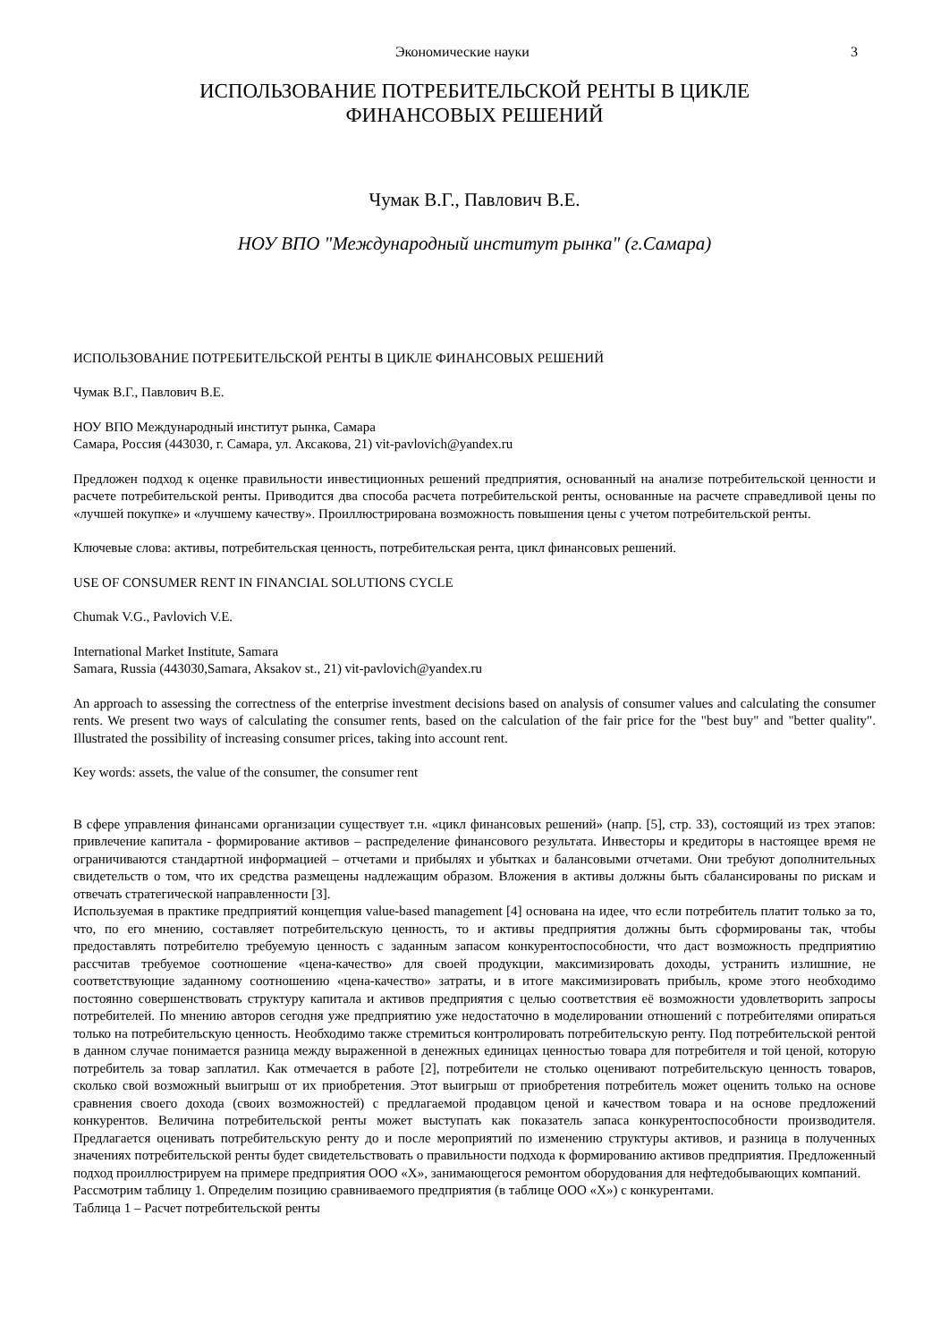Экономические науки 3
ИСПОЛЬЗОВАНИЕ ПОТРЕБИТЕЛЬСКОЙ РЕНТЫ В ЦИКЛЕ
ФИНАНСОВЫХ РЕШЕНИЙ
Чумак В.Г., Павлович В.Е.
НОУ ВПО "Международный институт рынка" (г.Самара)
ИСПОЛЬЗОВАНИЕ ПОТРЕБИТЕЛЬСКОЙ РЕНТЫ В ЦИКЛЕ ФИНАНСОВЫХ РЕШЕНИЙ
Чумак В.Г., Павлович В.Е.
НОУ ВПО Международный институт рынка, Самара
Самара, Россия (443030, г. Самара, ул. Аксакова, 21) vit-pavlovich@yandex.ru
Предложен подход к оценке правильности инвестиционных решений предприятия, основанный на анализе потребительской ценности и расчете потребительской ренты. Приводится два способа расчета потребительской ренты, основанные на расчете справедливой цены по «лучшей покупке» и «лучшему качеству». Проиллюстрирована возможность повышения цены с учетом потребительской ренты.
Ключевые слова: активы, потребительская ценность, потребительская рента, цикл финансовых решений.
USE OF CONSUMER RENT IN FINANCIAL SOLUTIONS CYCLE
Chumak V.G., Pavlovich V.E.
International Market Institute, Samara
Samara, Russia (443030,Samara, Aksakov st., 21) vit-pavlovich@yandex.ru
An approach to assessing the correctness of the enterprise investment decisions based on analysis of consumer values and calculating the consumer rents. We present two ways of calculating the consumer rents, based on the calculation of the fair price for the "best buy" and "better quality". Illustrated the possibility of increasing consumer prices, taking into account rent.
Key words: assets, the value of the consumer, the consumer rent
В сфере управления финансами организации существует т.н. «цикл финансовых решений» (напр. [5], стр. 33), состоящий из трех этапов: привлечение капитала - формирование активов – распределение финансового результата. Инвесторы и кредиторы в настоящее время не ограничиваются стандартной информацией – отчетами и прибылях и убытках и балансовыми отчетами. Они требуют дополнительных свидетельств о том, что их средства размещены надлежащим образом. Вложения в активы должны быть сбалансированы по рискам и отвечать стратегической направленности [3].
Используемая в практике предприятий концепция value-based management [4] основана на идее, что если потребитель платит только за то, что, по его мнению, составляет потребительскую ценность, то и активы предприятия должны быть сформированы так, чтобы предоставлять потребителю требуемую ценность с заданным запасом конкурентоспособности, что даст возможность предприятию рассчитав требуемое соотношение «цена-качество» для своей продукции, максимизировать доходы, устранить излишние, не соответствующие заданному соотношению «цена-качество» затраты, и в итоге максимизировать прибыль, кроме этого необходимо постоянно совершенствовать структуру капитала и активов предприятия с целью соответствия её возможности удовлетворить запросы потребителей. По мнению авторов сегодня уже предприятию уже недостаточно в моделировании отношений с потребителями опираться только на потребительскую ценность. Необходимо также стремиться контролировать потребительскую ренту. Под потребительской рентой в данном случае понимается разница между выраженной в денежных единицах ценностью товара для потребителя и той ценой, которую потребитель за товар заплатил. Как отмечается в работе [2], потребители не столько оценивают потребительскую ценность товаров, сколько свой возможный выигрыш от их приобретения. Этот выигрыш от приобретения потребитель может оценить только на основе сравнения своего дохода (своих возможностей) с предлагаемой продавцом ценой и качеством товара и на основе предложений конкурентов. Величина потребительской ренты может выступать как показатель запаса конкурентоспособности производителя. Предлагается оценивать потребительскую ренту до и после мероприятий по изменению структуры активов, и разница в полученных значениях потребительской ренты будет свидетельствовать о правильности подхода к формированию активов предприятия. Предложенный подход проиллюстрируем на примере предприятия ООО «Х», занимающегося ремонтом оборудования для нефтедобывающих компаний.
Рассмотрим таблицу 1. Определим позицию сравниваемого предприятия (в таблице ООО «Х») с конкурентами.
Таблица 1 – Расчет потребительской ренты